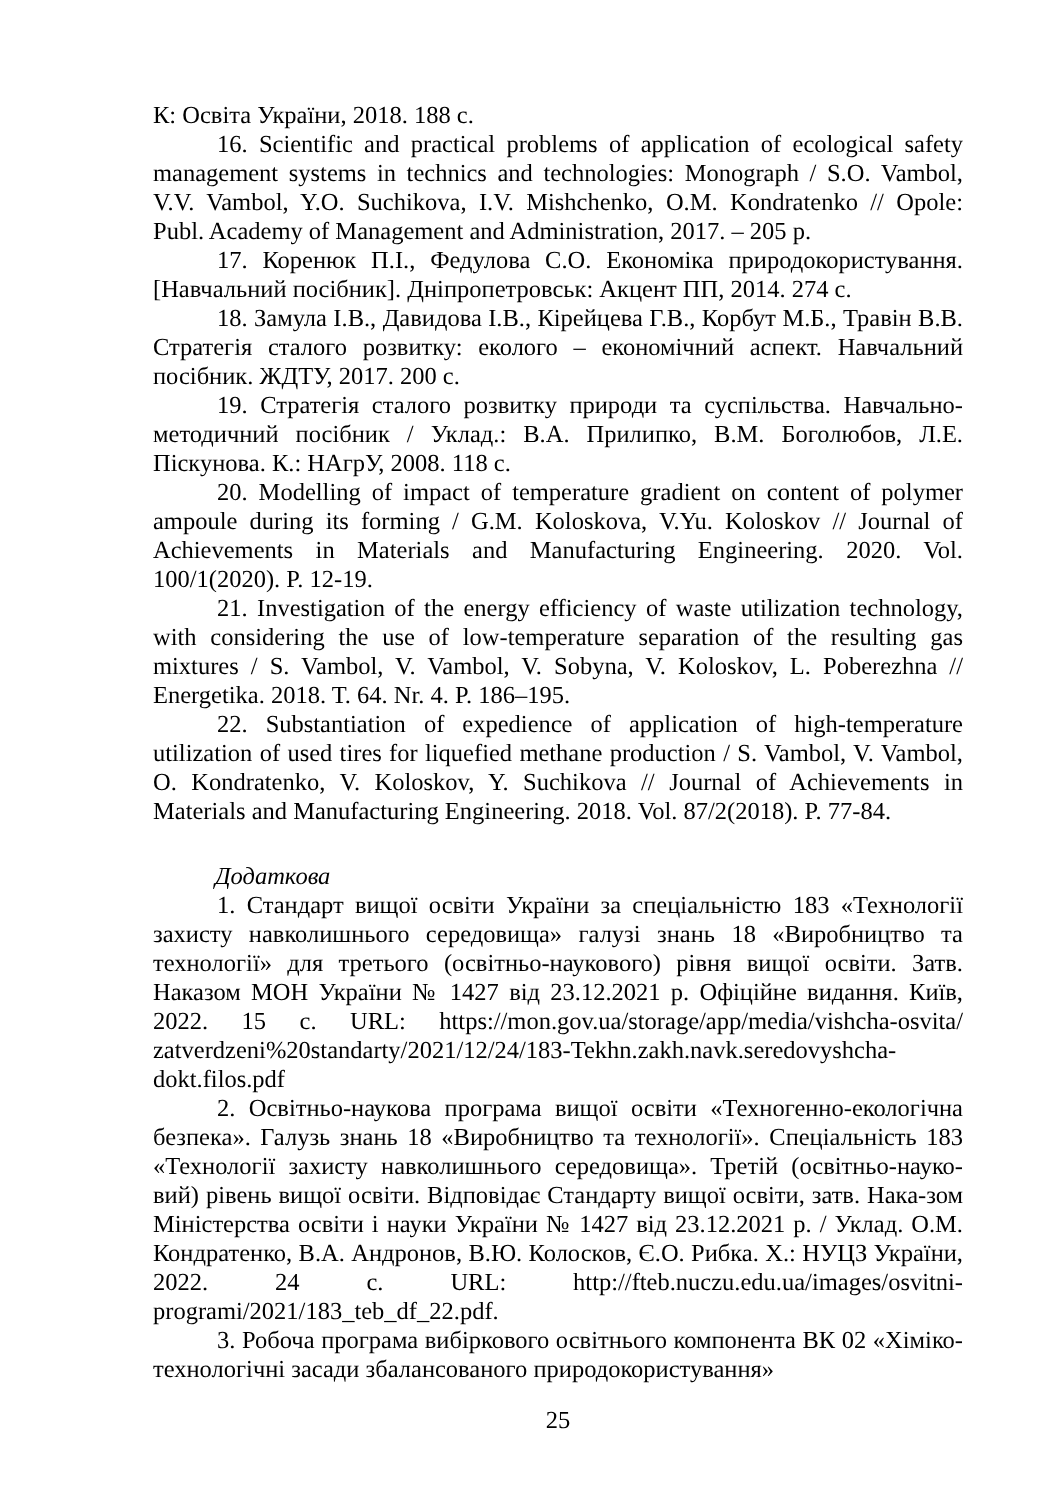К: Освіта України, 2018. 188 с.
16. Scientific and practical problems of application of ecological safety management systems in technics and technologies: Monograph / S.O. Vambol, V.V. Vambol, Y.O. Suchikova, I.V. Mishchenko, O.M. Kondratenko // Opole: Publ. Academy of Management and Administration, 2017. – 205 p.
17. Коренюк П.І., Федулова С.О. Економіка природокористування. [Навчальний посібник]. Дніпропетровськ: Акцент ПП, 2014. 274 с.
18. Замула І.В., Давидова І.В., Кірейцева Г.В., Корбут М.Б., Травін В.В. Стратегія сталого розвитку: еколого – економічний аспект. Навчальний посібник. ЖДТУ, 2017. 200 с.
19. Стратегія сталого розвитку природи та суспільства. Навчально-методичний посібник / Уклад.: В.А. Прилипко, В.М. Боголюбов, Л.Е. Піскунова. К.: НАгрУ, 2008. 118 с.
20. Modelling of impact of temperature gradient on content of polymer ampoule during its forming / G.M. Koloskova, V.Yu. Koloskov // Journal of Achievements in Materials and Manufacturing Engineering. 2020. Vol. 100/1(2020). P. 12-19.
21. Investigation of the energy efficiency of waste utilization technology, with considering the use of low-temperature separation of the resulting gas mixtures / S. Vambol, V. Vambol, V. Sobyna, V. Koloskov, L. Poberezhna // Energetika. 2018. T. 64. Nr. 4. P. 186–195.
22. Substantiation of expedience of application of high-temperature utilization of used tires for liquefied methane production / S. Vambol, V. Vambol, O. Kondratenko, V. Koloskov, Y. Suchikova // Journal of Achievements in Materials and Manufacturing Engineering. 2018. Vol. 87/2(2018). P. 77-84.
Додаткова
1. Стандарт вищої освіти України за спеціальністю 183 «Технології захисту навколишнього середовища» галузі знань 18 «Виробництво та технології» для третього (освітньо-наукового) рівня вищої освіти. Затв. Наказом МОН України № 1427 від 23.12.2021 р. Офіційне видання. Київ, 2022. 15 с. URL: https://mon.gov.ua/storage/app/media/vishcha-osvita/ zatverdzeni%20standarty/2021/12/24/183-Tekhn.zakh.navk.seredovyshcha-dokt.filos.pdf
2. Освітньо-наукова програма вищої освіти «Техногенно-екологічна безпека». Галузь знань 18 «Виробництво та технології». Спеціальність 183 «Технології захисту навколишнього середовища». Третій (освітньо-науко-вий) рівень вищої освіти. Відповідає Стандарту вищої освіти, затв. Нака-зом Міністерства освіти і науки України № 1427 від 23.12.2021 р. / Уклад. О.М. Кондратенко, В.А. Андронов, В.Ю. Колосков, Є.О. Рибка. Х.: НУЦЗ України, 2022. 24 с. URL: http://fteb.nuczu.edu.ua/images/osvitni-programi/2021/183_teb_df_22.pdf.
3. Робоча програма вибіркового освітнього компонента ВК 02 «Хіміко-технологічні засади збалансованого природокористування»
25